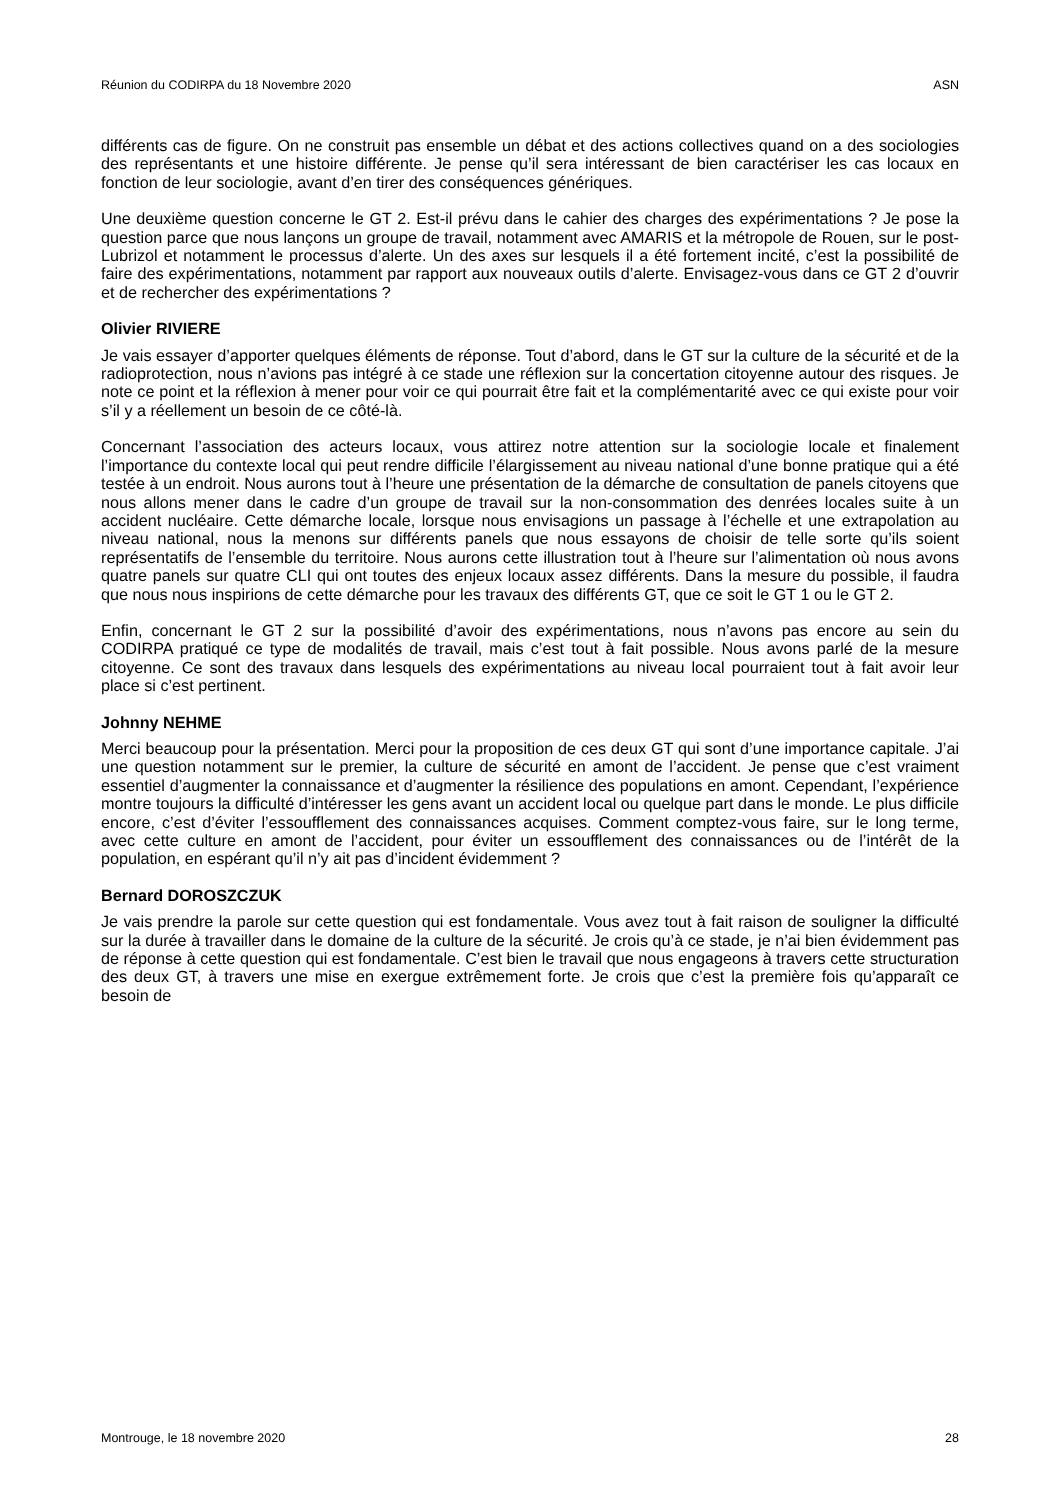Réunion du CODIRPA du 18 Novembre 2020 ASN
différents cas de figure. On ne construit pas ensemble un débat et des actions collectives quand on a des sociologies des représentants et une histoire différente. Je pense qu’il sera intéressant de bien caractériser les cas locaux en fonction de leur sociologie, avant d’en tirer des conséquences génériques.
Une deuxième question concerne le GT 2. Est-il prévu dans le cahier des charges des expérimentations ? Je pose la question parce que nous lançons un groupe de travail, notamment avec AMARIS et la métropole de Rouen, sur le post-Lubrizol et notamment le processus d’alerte. Un des axes sur lesquels il a été fortement incité, c’est la possibilité de faire des expérimentations, notamment par rapport aux nouveaux outils d’alerte. Envisagez-vous dans ce GT 2 d’ouvrir et de rechercher des expérimentations ?
Olivier RIVIERE
Je vais essayer d’apporter quelques éléments de réponse. Tout d’abord, dans le GT sur la culture de la sécurité et de la radioprotection, nous n’avions pas intégré à ce stade une réflexion sur la concertation citoyenne autour des risques. Je note ce point et la réflexion à mener pour voir ce qui pourrait être fait et la complémentarité avec ce qui existe pour voir s’il y a réellement un besoin de ce côté-là.
Concernant l’association des acteurs locaux, vous attirez notre attention sur la sociologie locale et finalement l’importance du contexte local qui peut rendre difficile l’élargissement au niveau national d’une bonne pratique qui a été testée à un endroit. Nous aurons tout à l’heure une présentation de la démarche de consultation de panels citoyens que nous allons mener dans le cadre d’un groupe de travail sur la non-consommation des denrées locales suite à un accident nucléaire. Cette démarche locale, lorsque nous envisagions un passage à l’échelle et une extrapolation au niveau national, nous la menons sur différents panels que nous essayons de choisir de telle sorte qu’ils soient représentatifs de l’ensemble du territoire. Nous aurons cette illustration tout à l’heure sur l’alimentation où nous avons quatre panels sur quatre CLI qui ont toutes des enjeux locaux assez différents. Dans la mesure du possible, il faudra que nous nous inspirions de cette démarche pour les travaux des différents GT, que ce soit le GT 1 ou le GT 2.
Enfin, concernant le GT 2 sur la possibilité d’avoir des expérimentations, nous n’avons pas encore au sein du CODIRPA pratiqué ce type de modalités de travail, mais c’est tout à fait possible. Nous avons parlé de la mesure citoyenne. Ce sont des travaux dans lesquels des expérimentations au niveau local pourraient tout à fait avoir leur place si c’est pertinent.
Johnny NEHME
Merci beaucoup pour la présentation. Merci pour la proposition de ces deux GT qui sont d’une importance capitale. J’ai une question notamment sur le premier, la culture de sécurité en amont de l’accident. Je pense que c’est vraiment essentiel d’augmenter la connaissance et d’augmenter la résilience des populations en amont. Cependant, l’expérience montre toujours la difficulté d’intéresser les gens avant un accident local ou quelque part dans le monde. Le plus difficile encore, c’est d’éviter l’essoufflement des connaissances acquises. Comment comptez-vous faire, sur le long terme, avec cette culture en amont de l’accident, pour éviter un essoufflement des connaissances ou de l’intérêt de la population, en espérant qu’il n’y ait pas d’incident évidemment ?
Bernard DOROSZCZUK
Je vais prendre la parole sur cette question qui est fondamentale. Vous avez tout à fait raison de souligner la difficulté sur la durée à travailler dans le domaine de la culture de la sécurité. Je crois qu’à ce stade, je n’ai bien évidemment pas de réponse à cette question qui est fondamentale. C’est bien le travail que nous engageons à travers cette structuration des deux GT, à travers une mise en exergue extrêmement forte. Je crois que c’est la première fois qu’apparaît ce besoin de
Montrouge, le 18 novembre 2020 28